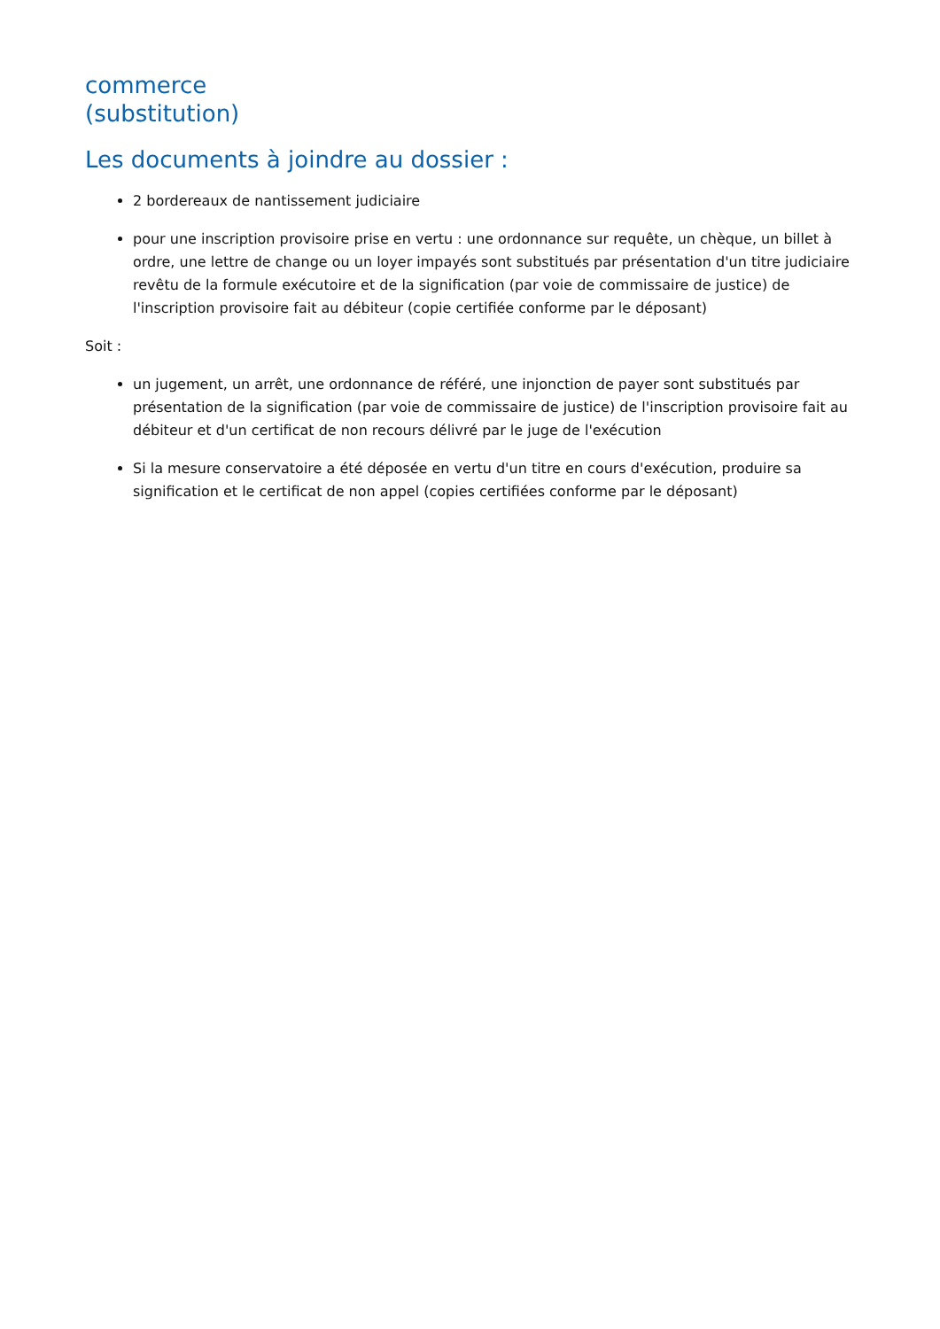commerce
(substitution)
Les documents à joindre au dossier :
2 bordereaux de nantissement judiciaire
pour une inscription provisoire prise en vertu : une ordonnance sur requête, un chèque, un billet à ordre, une lettre de change ou un loyer impayés sont substitués par présentation d'un titre judiciaire revêtu de la formule exécutoire et de la signification (par voie de commissaire de justice) de l'inscription provisoire fait au débiteur (copie certifiée conforme par le déposant)
Soit :
un jugement, un arrêt, une ordonnance de référé, une injonction de payer sont substitués par présentation de la signification (par voie de commissaire de justice) de l'inscription provisoire fait au débiteur et d'un certificat de non recours délivré par le juge de l'exécution
Si la mesure conservatoire a été déposée en vertu d'un titre en cours d'exécution, produire sa signification et le certificat de non appel (copies certifiées conforme par le déposant)